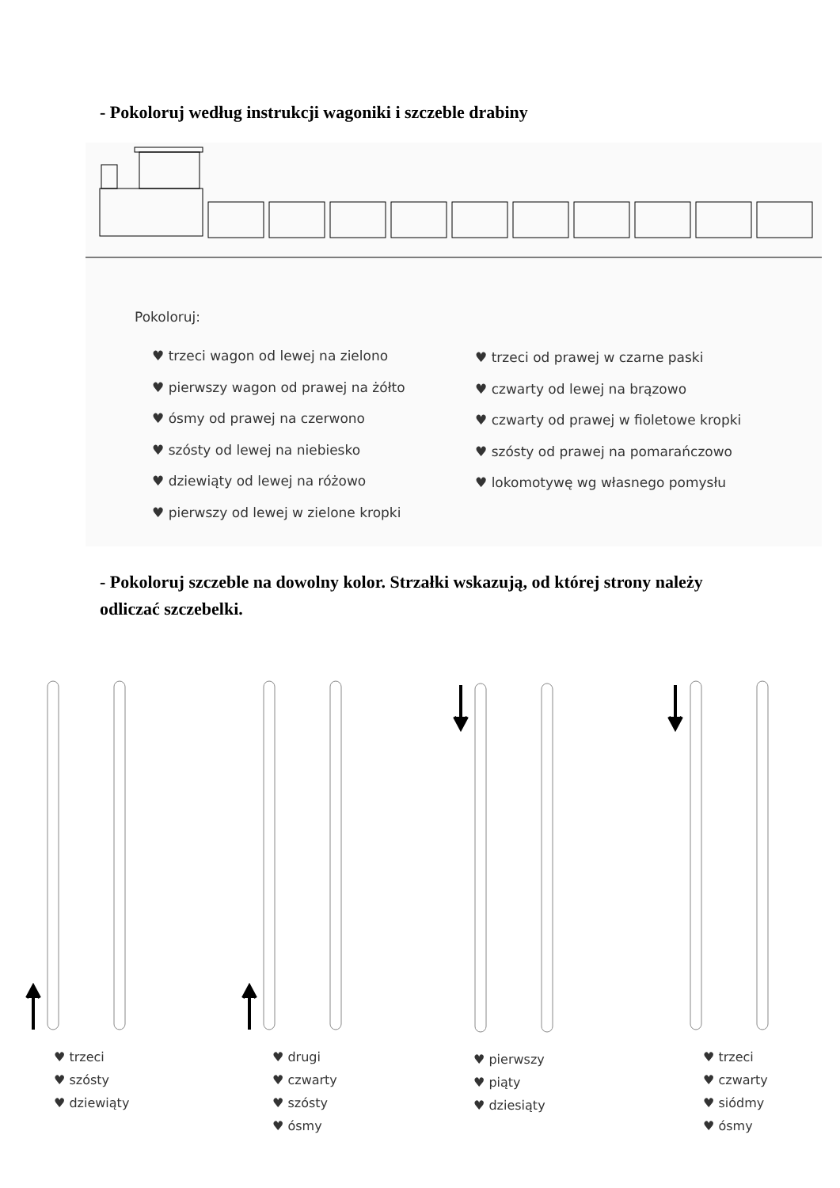- Pokoloruj według instrukcji wagoniki i szczeble drabiny
Pokoloruj:
♥ trzeci wagon od lewej na zielono
♥ pierwszy wagon od prawej na żółto
♥ ósmy od prawej na czerwono
♥ szósty od lewej na niebiesko
♥ dziewiąty od lewej na różowo
♥ pierwszy od lewej w zielone kropki
♥ trzeci od prawej w czarne paski
♥ czwarty od lewej na brązowo
♥ czwarty od prawej w fioletowe kropki
♥ szósty od prawej na pomarańczowo
♥ lokomotywę wg własnego pomysłu
- Pokoloruj szczeble na dowolny kolor. Strzałki wskazują, od której strony należy odliczać szczebelki.
♥ trzeci
♥ szósty
♥ dziewiąty
♥ drugi
♥ czwarty
♥ szósty
♥ ósmy
♥ pierwszy
♥ piąty
♥ dziesiąty
♥ trzeci
♥ czwarty
♥ siódmy
♥ ósmy